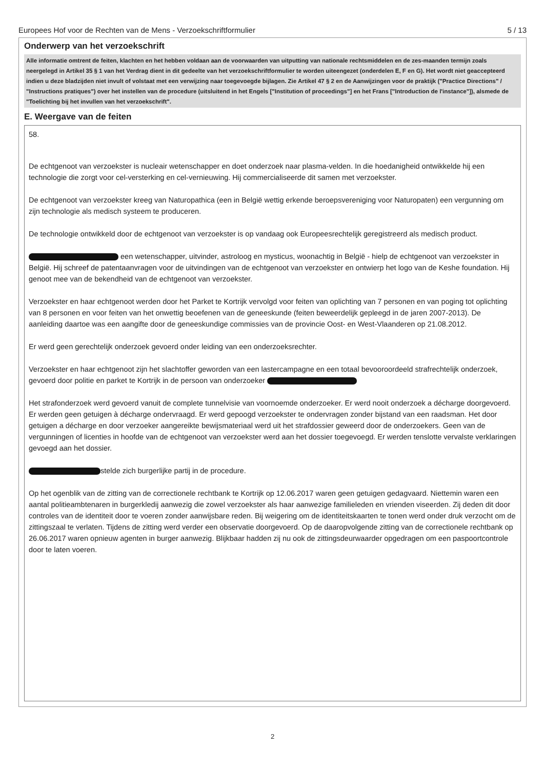Europees Hof voor de Rechten van de Mens - Verzoekschriftformulier 5 / 13
Onderwerp van het verzoekschrift
Alle informatie omtrent de feiten, klachten en het hebben voldaan aan de voorwaarden van uitputting van nationale rechtsmiddelen en de zes-maanden termijn zoals neergelegd in Artikel 35 § 1 van het Verdrag dient in dit gedeelte van het verzoekschriftformulier te worden uiteengezet (onderdelen E, F en G). Het wordt niet geaccepteerd indien u deze bladzijden niet invult of volstaat met een verwijzing naar toegevoegde bijlagen. Zie Artikel 47 § 2 en de Aanwijzingen voor de praktijk ("Practice Directions" / "Instructions pratiques") over het instellen van de procedure (uitsluitend in het Engels ["Institution of proceedings"] en het Frans ["Introduction de l'instance"]), alsmede de "Toelichting bij het invullen van het verzoekschrift".
E. Weergave van de feiten
58.
De echtgenoot van verzoekster is nucleair wetenschapper en doet onderzoek naar plasma-velden. In die hoedanigheid ontwikkelde hij een technologie die zorgt voor cel-versterking en cel-vernieuwing. Hij commercialiseerde dit samen met verzoekster.
De echtgenoot van verzoekster kreeg van Naturopathica (een in België wettig erkende beroepsvereniging voor Naturopaten) een vergunning om zijn technologie als medisch systeem te produceren.
De technologie ontwikkeld door de echtgenoot van verzoekster is op vandaag ook Europeesrechtelijk geregistreerd als medisch product.
een wetenschapper, uitvinder, astroloog en mysticus, woonachtig in België - hielp de echtgenoot van verzoekster in België. Hij schreef de patentaanvragen voor de uitvindingen van de echtgenoot van verzoekster en ontwierp het logo van de Keshe foundation. Hij genoot mee van de bekendheid van de echtgenoot van verzoekster.
Verzoekster en haar echtgenoot werden door het Parket te Kortrijk vervolgd voor feiten van oplichting van 7 personen en van poging tot oplichting van 8 personen en voor feiten van het onwettig beoefenen van de geneeskunde (feiten beweerdelijk gepleegd in de jaren 2007-2013). De aanleiding daartoe was een aangifte door de geneeskundige commissies van de provincie Oost- en West-Vlaanderen op 21.08.2012.
Er werd geen gerechtelijk onderzoek gevoerd onder leiding van een onderzoeksrechter.
Verzoekster en haar echtgenoot zijn het slachtoffer geworden van een lastercampagne en een totaal bevooroordeeld strafrechtelijk onderzoek, gevoerd door politie en parket te Kortrijk in de persoon van onderzoeker
Het strafonderzoek werd gevoerd vanuit de complete tunnelvisie van voornoemde onderzoeker. Er werd nooit onderzoek a décharge doorgevoerd. Er werden geen getuigen à décharge ondervraagd. Er werd gepoogd verzoekster te ondervragen zonder bijstand van een raadsman. Het door getuigen a décharge en door verzoeker aangereikte bewijsmateriaal werd uit het strafdossier geweerd door de onderzoekers. Geen van de vergunningen of licenties in hoofde van de echtgenoot van verzoekster werd aan het dossier toegevoegd. Er werden tenslotte vervalste verklaringen gevoegd aan het dossier.
stelde zich burgerlijke partij in de procedure.
Op het ogenblik van de zitting van de correctionele rechtbank te Kortrijk op 12.06.2017 waren geen getuigen gedagvaard. Niettemin waren een aantal politieambtenaren in burgerkledij aanwezig die zowel verzoekster als haar aanwezige familieleden en vrienden viseerden. Zij deden dit door controles van de identiteit door te voeren zonder aanwijsbare reden. Bij weigering om de identiteitskaarten te tonen werd onder druk verzocht om de zittingszaal te verlaten. Tijdens de zitting werd verder een observatie doorgevoerd. Op de daaropvolgende zitting van de correctionele rechtbank op 26.06.2017 waren opnieuw agenten in burger aanwezig. Blijkbaar hadden zij nu ook de zittingsdeurwaarder opgedragen om een paspoortcontrole door te laten voeren.
2